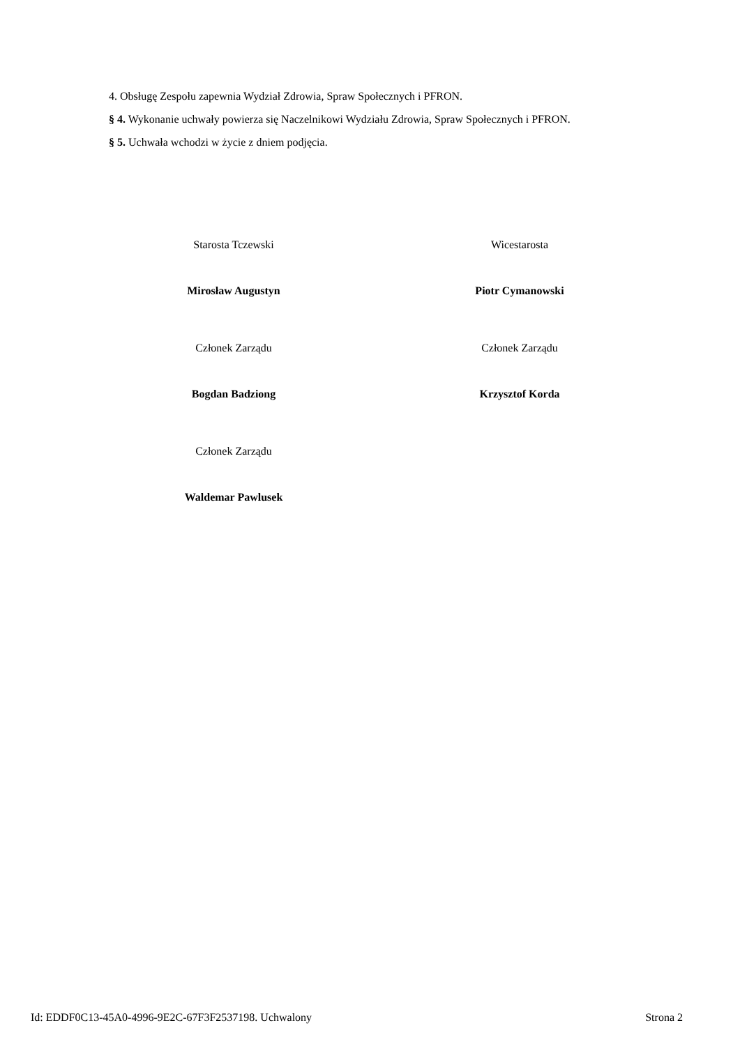4. Obsługę Zespołu zapewnia Wydział Zdrowia, Spraw Społecznych i PFRON.
§ 4. Wykonanie uchwały powierza się Naczelnikowi Wydziału Zdrowia, Spraw Społecznych i PFRON.
§ 5. Uchwała wchodzi w życie z dniem podjęcia.
Starosta Tczewski
Mirosław Augustyn
Wicestarosta
Piotr Cymanowski
Członek Zarządu
Bogdan Badziong
Członek Zarządu
Krzysztof Korda
Członek Zarządu
Waldemar Pawlusek
Id: EDDF0C13-45A0-4996-9E2C-67F3F2537198. Uchwalony Strona 2